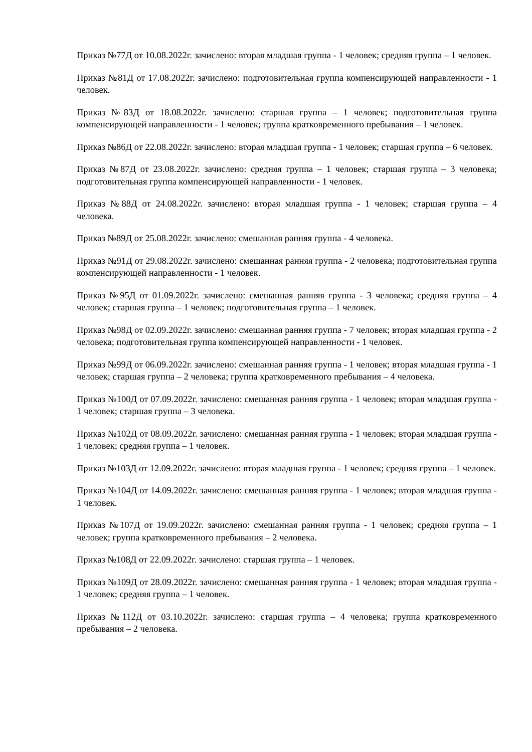Приказ №77Д от 10.08.2022г. зачислено: вторая младшая группа - 1 человек; средняя группа – 1 человек.
Приказ №81Д от 17.08.2022г. зачислено: подготовительная группа компенсирующей направленности - 1 человек.
Приказ №83Д от 18.08.2022г. зачислено: старшая группа – 1 человек; подготовительная группа компенсирующей направленности - 1 человек; группа кратковременного пребывания – 1 человек.
Приказ №86Д от 22.08.2022г. зачислено: вторая младшая группа - 1 человек; старшая группа – 6 человек.
Приказ №87Д от 23.08.2022г. зачислено: средняя группа – 1 человек; старшая группа – 3 человека; подготовительная группа компенсирующей направленности - 1 человек.
Приказ №88Д от 24.08.2022г. зачислено: вторая младшая группа - 1 человек; старшая группа – 4 человека.
Приказ №89Д от 25.08.2022г. зачислено: смешанная ранняя группа - 4 человека.
Приказ №91Д от 29.08.2022г. зачислено: смешанная ранняя группа - 2 человека; подготовительная группа компенсирующей направленности - 1 человек.
Приказ №95Д от 01.09.2022г. зачислено: смешанная ранняя группа - 3 человека; средняя группа – 4 человек; старшая группа – 1 человек; подготовительная группа – 1 человек.
Приказ №98Д от 02.09.2022г. зачислено: смешанная ранняя группа - 7 человек; вторая младшая группа - 2 человека; подготовительная группа компенсирующей направленности - 1 человек.
Приказ №99Д от 06.09.2022г. зачислено: смешанная ранняя группа - 1 человек; вторая младшая группа - 1 человек; старшая группа – 2 человека; группа кратковременного пребывания – 4 человека.
Приказ №100Д от 07.09.2022г. зачислено: смешанная ранняя группа - 1 человек; вторая младшая группа - 1 человек; старшая группа – 3 человека.
Приказ №102Д от 08.09.2022г. зачислено: смешанная ранняя группа - 1 человек; вторая младшая группа - 1 человек; средняя группа – 1 человек.
Приказ №103Д от 12.09.2022г. зачислено: вторая младшая группа - 1 человек; средняя группа – 1 человек.
Приказ №104Д от 14.09.2022г. зачислено: смешанная ранняя группа - 1 человек; вторая младшая группа - 1 человек.
Приказ №107Д от 19.09.2022г. зачислено: смешанная ранняя группа - 1 человек; средняя группа – 1 человек; группа кратковременного пребывания – 2 человека.
Приказ №108Д от 22.09.2022г. зачислено: старшая группа – 1 человек.
Приказ №109Д от 28.09.2022г. зачислено: смешанная ранняя группа - 1 человек; вторая младшая группа - 1 человек; средняя группа – 1 человек.
Приказ №112Д от 03.10.2022г. зачислено: старшая группа – 4 человека; группа кратковременного пребывания – 2 человека.